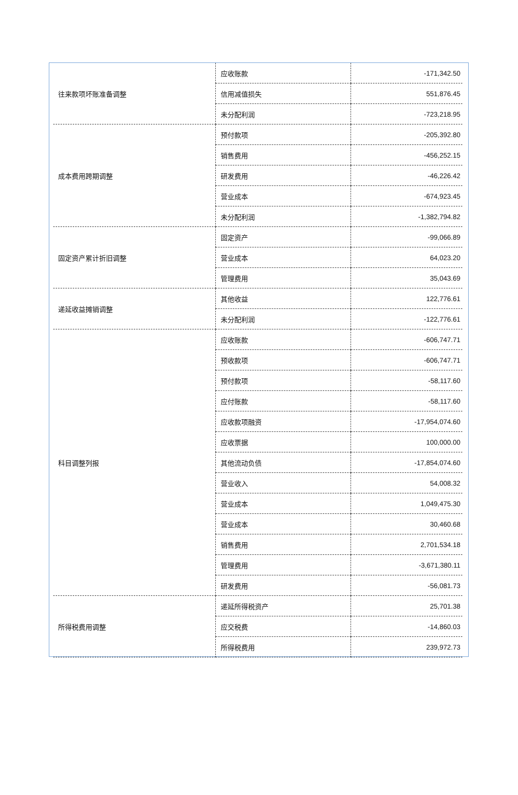| 往来款项坏账准备调整 | 应收账款 | -171,342.50 |
| | 信用减值损失 | 551,876.45 |
| | 未分配利润 | -723,218.95 |
| 成本费用跨期调整 | 预付款项 | -205,392.80 |
| | 销售费用 | -456,252.15 |
| | 研发费用 | -46,226.42 |
| | 营业成本 | -674,923.45 |
| | 未分配利润 | -1,382,794.82 |
| 固定资产累计折旧调整 | 固定资产 | -99,066.89 |
| | 营业成本 | 64,023.20 |
| | 管理费用 | 35,043.69 |
| 递延收益摊销调整 | 其他收益 | 122,776.61 |
| | 未分配利润 | -122,776.61 |
| 科目调整列报 | 应收账款 | -606,747.71 |
| | 预收款项 | -606,747.71 |
| | 预付款项 | -58,117.60 |
| | 应付账款 | -58,117.60 |
| | 应收款项融资 | -17,954,074.60 |
| | 应收票据 | 100,000.00 |
| | 其他流动负债 | -17,854,074.60 |
| | 营业收入 | 54,008.32 |
| | 营业成本 | 1,049,475.30 |
| | 营业成本 | 30,460.68 |
| | 销售费用 | 2,701,534.18 |
| | 管理费用 | -3,671,380.11 |
| | 研发费用 | -56,081.73 |
| 所得税费用调整 | 递延所得税资产 | 25,701.38 |
| | 应交税费 | -14,860.03 |
| | 所得税费用 | 239,972.73 |